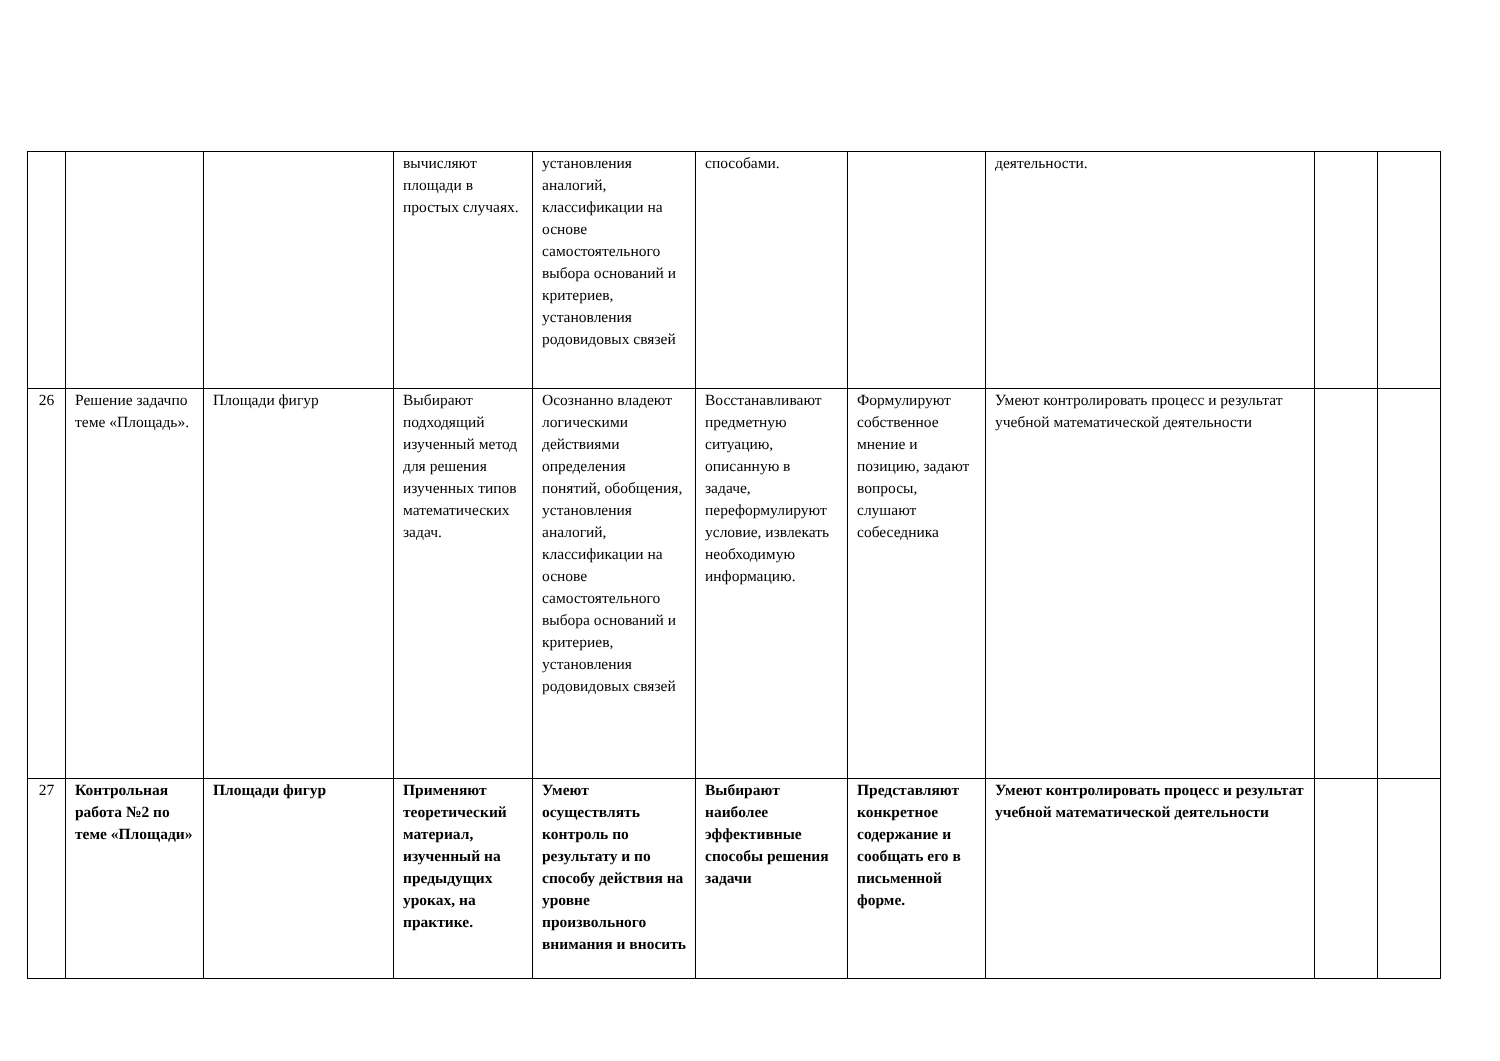| | | | вычисляют площади в простых случаях. | установления аналогий, классификации на основе самостоятельного выбора оснований и критериев, установления родовидовых связей | способами. | | деятельности. | | |
| 26 | Решение задачпо теме «Площадь». | Площади фигур | Выбирают подходящий изученный метод для решения изученных типов математических задач. | Осознанно владеют логическими действиями определения понятий, обобщения, установления аналогий, классификации на основе самостоятельного выбора оснований и критериев, установления родовидовых связей | Восстанавливают предметную ситуацию, описанную в задаче, переформулируют условие, извлекать необходимую информацию. | Формулируют собственное мнение и позицию, задают вопросы, слушают собеседника | Умеют контролировать процесс и результат учебной математической деятельности | | |
| 27 | Контрольная работа №2 по теме «Площади» | Площади фигур | Применяют теоретический материал, изученный на предыдущих уроках, на практике. | Умеют осуществлять контроль по результату и по способу действия на уровне произвольного внимания и вносить | Выбирают наиболее эффективные способы решения задачи | Представляют конкретное содержание и сообщать его в письменной форме. | Умеют контролировать процесс и результат учебной математической деятельности | | |